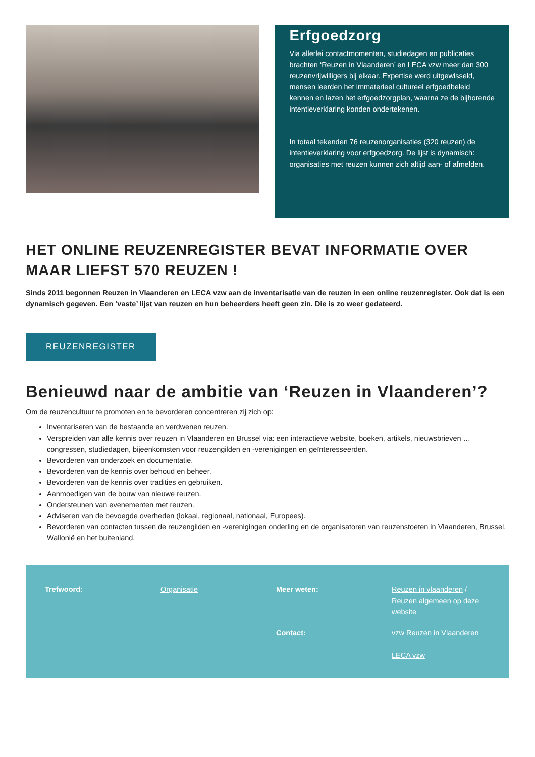Erfgoedzorg
Via allerlei contactmomenten, studiedagen en publicaties brachten ‘Reuzen in Vlaanderen’ en LECA vzw meer dan 300 reuzenvrijwilligers bij elkaar. Expertise werd uitgewisseld, mensen leerden het immaterieel cultureel erfgoedbeleid kennen en lazen het erfgoedzorgplan, waarna ze de bijhorende intentieverklaring konden ondertekenen.
In totaal tekenden 76 reuzenorganisaties (320 reuzen) de intentieverklaring voor erfgoedzorg. De lijst is dynamisch: organisaties met reuzen kunnen zich altijd aan- of afmelden.
HET ONLINE REUZENREGISTER BEVAT INFORMATIE OVER MAAR LIEFST 570 REUZEN !
Sinds 2011 begonnen Reuzen in Vlaanderen en LECA vzw aan de inventarisatie van de reuzen in een online reuzenregister. Ook dat is een dynamisch gegeven. Een ‘vaste’ lijst van reuzen en hun beheerders heeft geen zin. Die is zo weer gedateerd.
REUZENREGISTER
Benieuwd naar de ambitie van ‘Reuzen in Vlaanderen’?
Om de reuzencultuur te promoten en te bevorderen concentreren zij zich op:
Inventariseren van de bestaande en verdwenen reuzen.
Verspreiden van alle kennis over reuzen in Vlaanderen en Brussel via: een interactieve website, boeken, artikels, nieuwsbrieven … congressen, studiedagen, bijeenkomsten voor reuzengilden en -verenigingen en geïnteresseerden.
Bevorderen van onderzoek en documentatie.
Bevorderen van de kennis over behoud en beheer.
Bevorderen van de kennis over tradities en gebruiken.
Aanmoedigen van de bouw van nieuwe reuzen.
Ondersteunen van evenementen met reuzen.
Adviseren van de bevoegde overheden (lokaal, regionaal, nationaal, Europees).
Bevorderen van contacten tussen de reuzengilden en -verenigingen onderling en de organisatoren van reuzenstoeten in Vlaanderen, Brussel, Wallonië en het buitenland.
Trefwoord:
Organisatie
Meer weten:
Reuzen in vlaanderen / Reuzen algemeen op deze website
Contact:
vzw Reuzen in Vlaanderen
LECA vzw